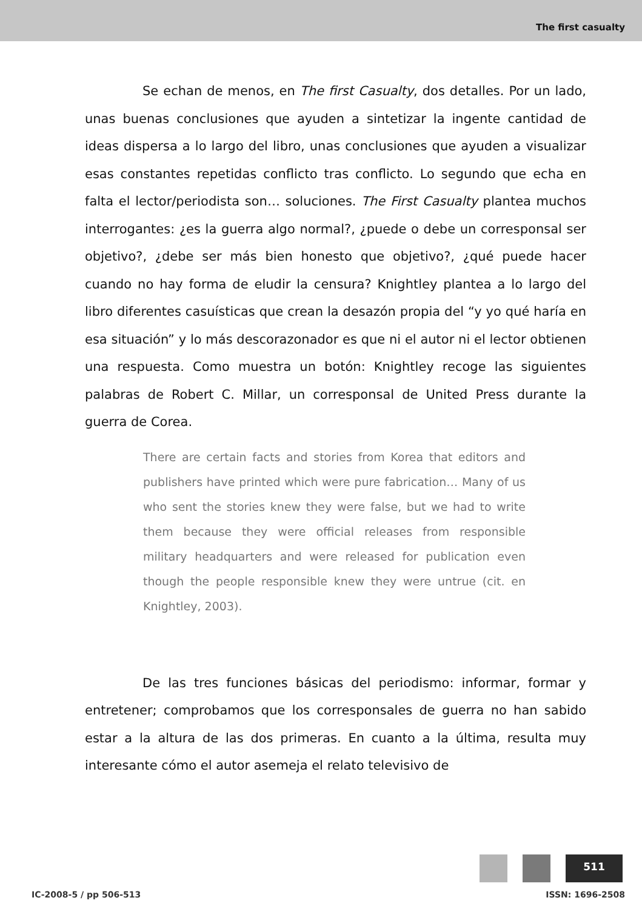The first casualty
Se echan de menos, en The first Casualty, dos detalles. Por un lado, unas buenas conclusiones que ayuden a sintetizar la ingente cantidad de ideas dispersa a lo largo del libro, unas conclusiones que ayuden a visualizar esas constantes repetidas conflicto tras conflicto. Lo segundo que echa en falta el lector/periodista son… soluciones. The First Casualty plantea muchos interrogantes: ¿es la guerra algo normal?, ¿puede o debe un corresponsal ser objetivo?, ¿debe ser más bien honesto que objetivo?, ¿qué puede hacer cuando no hay forma de eludir la censura? Knightley plantea a lo largo del libro diferentes casuísticas que crean la desazón propia del “y yo qué haría en esa situación” y lo más descorazonador es que ni el autor ni el lector obtienen una respuesta. Como muestra un botón: Knightley recoge las siguientes palabras de Robert C. Millar, un corresponsal de United Press durante la guerra de Corea.
There are certain facts and stories from Korea that editors and publishers have printed which were pure fabrication… Many of us who sent the stories knew they were false, but we had to write them because they were official releases from responsible military headquarters and were released for publication even though the people responsible knew they were untrue (cit. en Knightley, 2003).
De las tres funciones básicas del periodismo: informar, formar y entretener; comprobamos que los corresponsales de guerra no han sabido estar a la altura de las dos primeras. En cuanto a la última, resulta muy interesante cómo el autor asemeja el relato televisivo de
511
IC-2008-5 / pp 506-513 ISSN: 1696-2508